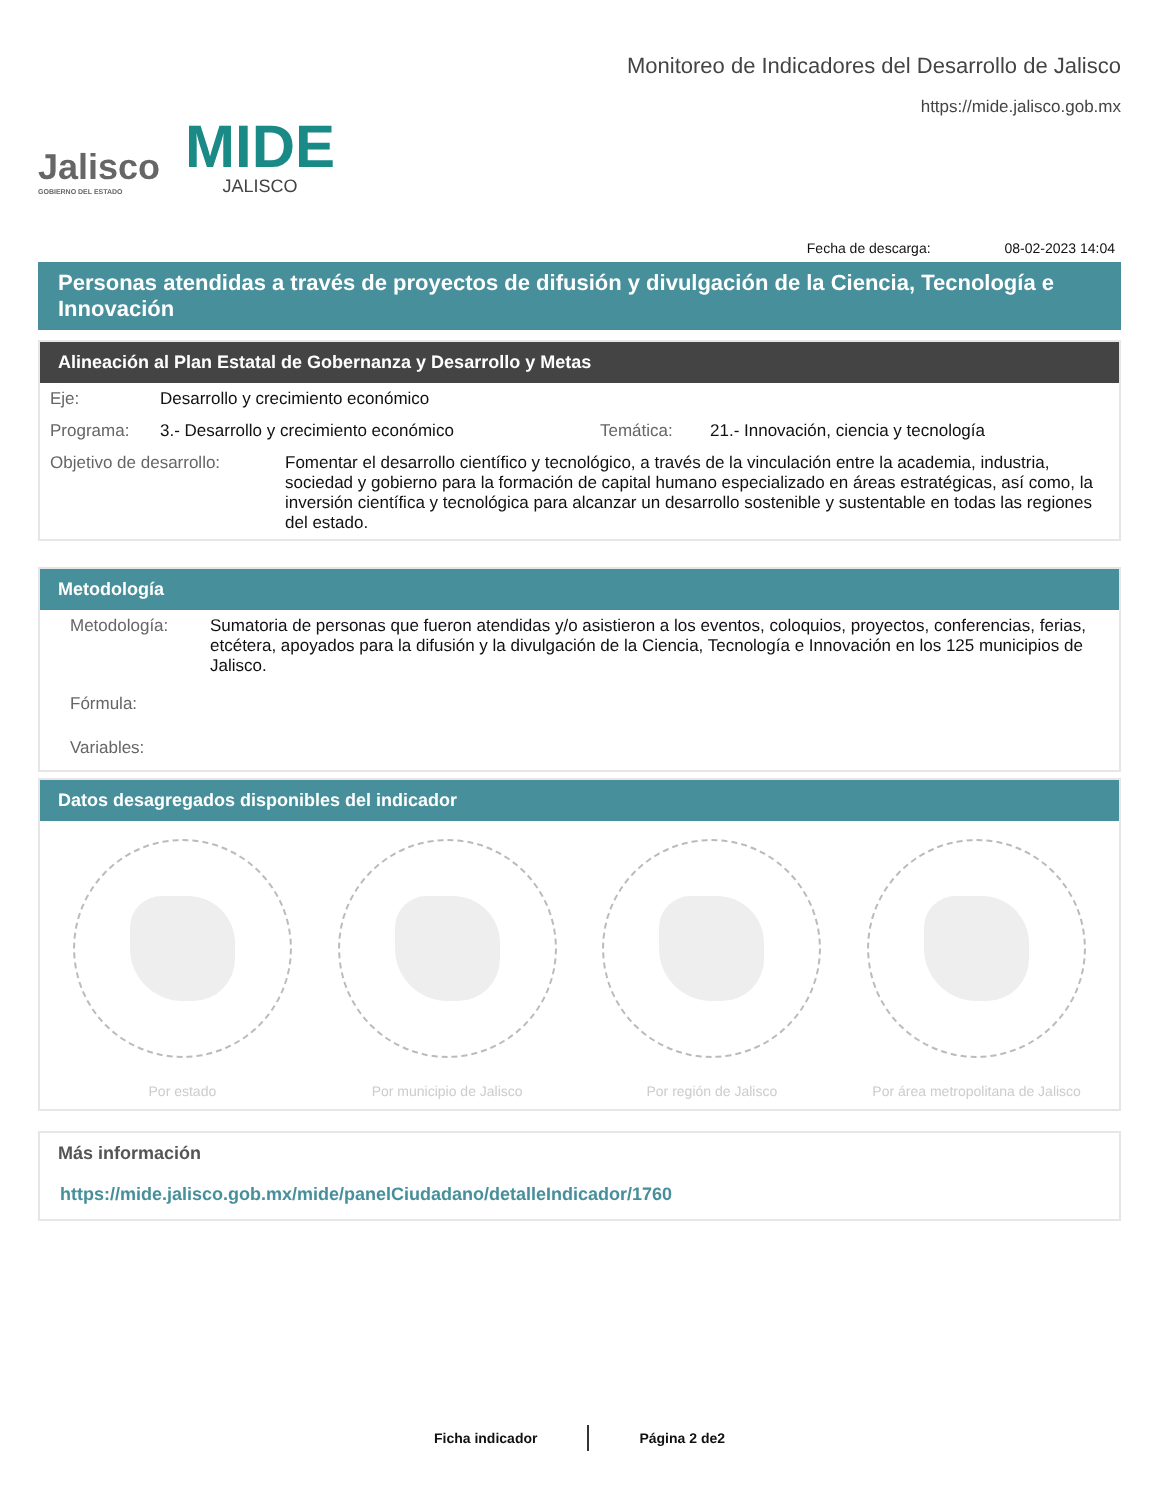Jalisco
GOBIERNO DEL ESTADO
MIDE
JALISCO
Monitoreo de Indicadores del Desarrollo de Jalisco
https://mide.jalisco.gob.mx
Fecha de descarga: 08-02-2023 14:04
Personas atendidas a través de proyectos de difusión y divulgación de la Ciencia, Tecnología e Innovación
Alineación al Plan Estatal de Gobernanza y Desarrollo y Metas
Eje: Desarrollo y crecimiento económico
Programa: 3.- Desarrollo y crecimiento económico Temática: 21.- Innovación, ciencia y tecnología
Objetivo de desarrollo: Fomentar el desarrollo científico y tecnológico, a través de la vinculación entre la academia, industria, sociedad y gobierno para la formación de capital humano especializado en áreas estratégicas, así como, la inversión científica y tecnológica para alcanzar un desarrollo sostenible y sustentable en todas las regiones del estado.
Metodología
Metodología: Sumatoria de personas que fueron atendidas y/o asistieron a los eventos, coloquios, proyectos, conferencias, ferias, etcétera, apoyados para la difusión y la divulgación de la Ciencia, Tecnología e Innovación en los 125 municipios de Jalisco.
Fórmula:
Variables:
Datos desagregados disponibles del indicador
Por estado Por municipio de Jalisco Por región de Jalisco Por área metropolitana de Jalisco
Más información
https://mide.jalisco.gob.mx/mide/panelCiudadano/detalleIndicador/1760
Ficha indicador Página 2 de2